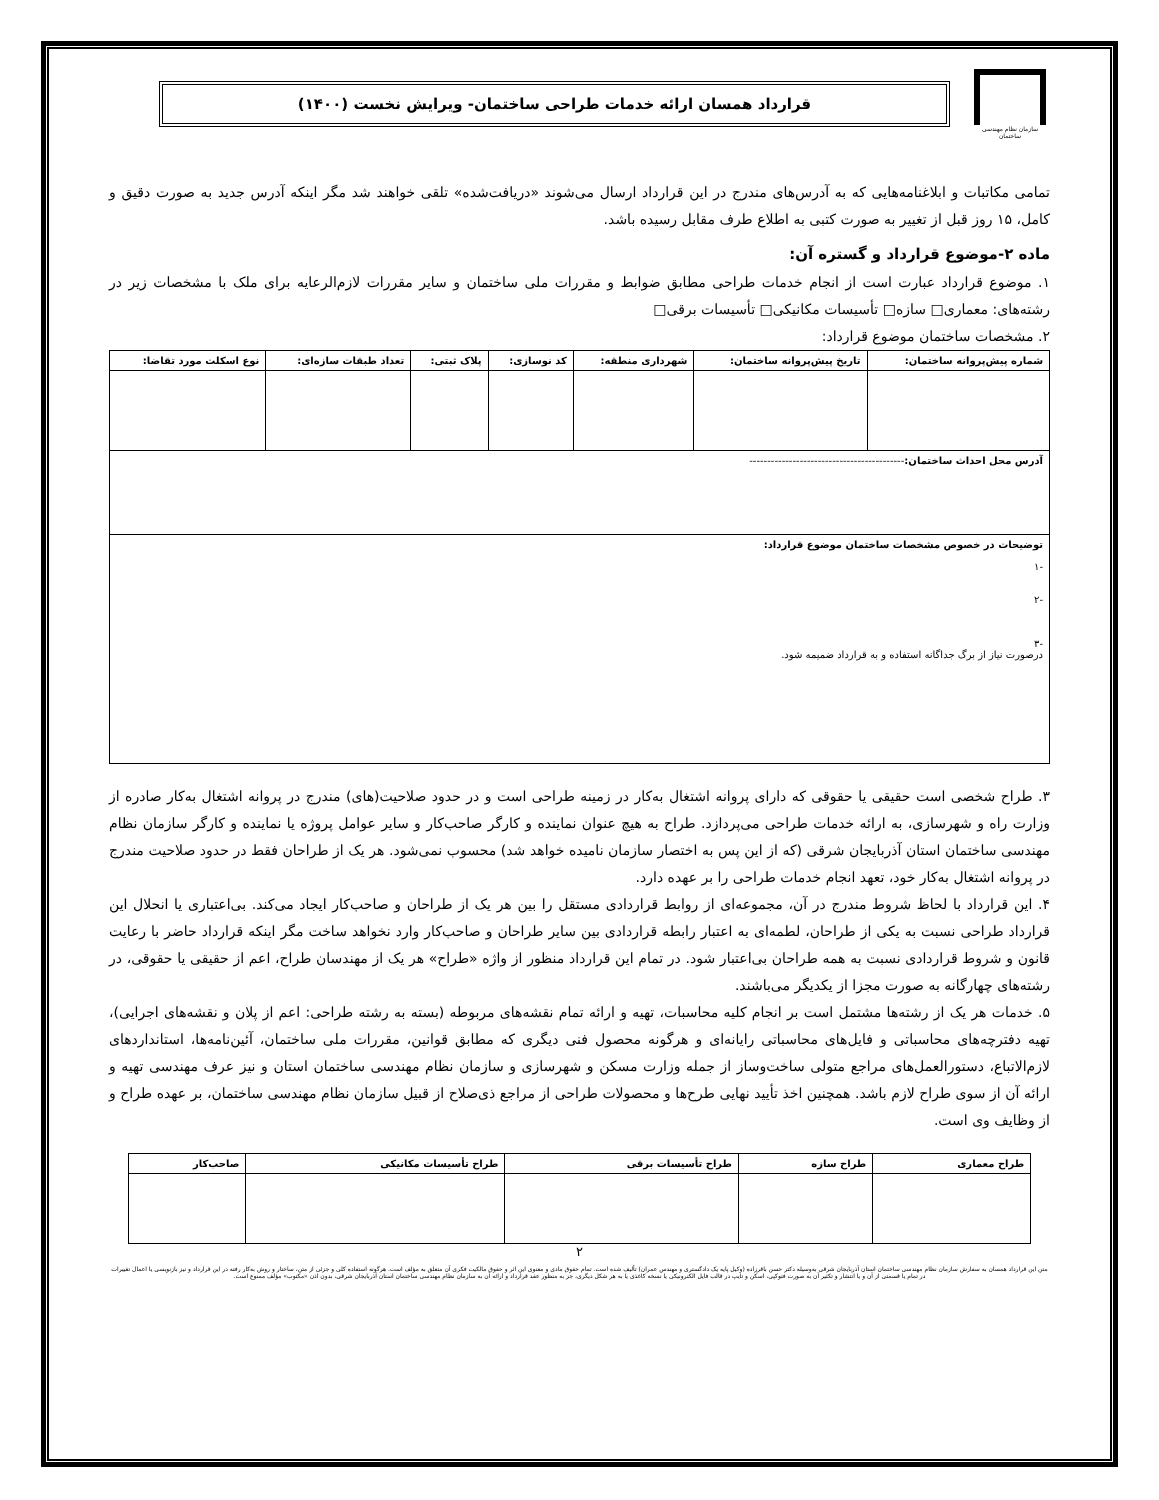سازمان نظام مهندسی ساختمان
قرارداد همسان ارائه خدمات طراحی ساختمان- ویرایش نخست (۱۴۰۰)
تمامی مکاتبات و ابلاغنامه‌هایی که به آدرس‌های مندرج در این قرارداد ارسال می‌شوند «دریافت‌شده» تلقی خواهند شد مگر اینکه آدرس جدید به صورت دقیق و کامل، ۱۵ روز قبل از تغییر به صورت کتبی به اطلاع طرف مقابل رسیده باشد.
ماده ۲-موضوع قرارداد و گستره آن:
۱. موضوع قرارداد عبارت است از انجام خدمات طراحی مطابق ضوابط و مقررات ملی ساختمان و سایر مقررات لازم‌الرعایه برای ملک با مشخصات زیر در رشته‌های: معماری□ سازه□ تأسیسات مکانیکی□ تأسیسات برقی□
۲. مشخصات ساختمان موضوع قرارداد:
| شماره پیش‌پروانه ساختمان: | تاریخ پیش‌پروانه ساختمان: | شهرداری منطقه: | کد نوسازی: | پلاک ثبتی: | تعداد طبقات سازه‌ای: | نوع اسکلت مورد تقاضا: |
| --- | --- | --- | --- | --- | --- | --- |
| آدرس محل احداث ساختمان: ------------------------------------------- | | | | | | |
| توضیحات در خصوص مشخصات ساختمان موضوع قرارداد: -۱ -۲ -۳ درصورت نیاز از برگ جداگانه استفاده و به قرارداد ضمیمه شود. | | | | | | |
۳. طراح شخصی است حقیقی یا حقوقی که دارای پروانه اشتغال به‌کار در زمینه طراحی است و در حدود صلاحیت(های) مندرج در پروانه اشتغال به‌کار صادره از وزارت راه و شهرسازی، به ارائه خدمات طراحی می‌پردازد. طراح به هیچ عنوان نماینده و کارگر صاحب‌کار و سایر عوامل پروژه یا نماینده و کارگر سازمان نظام مهندسی ساختمان استان آذربایجان شرقی (که از این پس به اختصار سازمان نامیده خواهد شد) محسوب نمی‌شود. هر یک از طراحان فقط در حدود صلاحیت مندرج در پروانه اشتغال به‌کار خود، تعهد انجام خدمات طراحی را بر عهده دارد.
۴. این قرارداد با لحاظ شروط مندرج در آن، مجموعه‌ای از روابط قراردادی مستقل را بین هر یک از طراحان و صاحب‌کار ایجاد می‌کند. بی‌اعتباری یا انحلال این قرارداد طراحی نسبت به یکی از طراحان، لطمه‌ای به اعتبار رابطه قراردادی بین سایر طراحان و صاحب‌کار وارد نخواهد ساخت مگر اینکه قرارداد حاضر با رعایت قانون و شروط قراردادی نسبت به همه طراحان بی‌اعتبار شود. در تمام این قرارداد منظور از واژه «طراح» هر یک از مهندسان طراح، اعم از حقیقی یا حقوقی، در رشته‌های چهارگانه به صورت مجزا از یکدیگر می‌باشند.
۵. خدمات هر یک از رشته‌ها مشتمل است بر انجام کلیه محاسبات، تهیه و ارائه تمام نقشه‌های مربوطه (بسته به رشته طراحی: اعم از پلان و نقشه‌های اجرایی)، تهیه دفترچه‌های محاسباتی و فایل‌های محاسباتی رایانه‌ای و هرگونه محصول فنی دیگری که مطابق قوانین، مقررات ملی ساختمان، آئین‌نامه‌ها، استانداردهای لازم‌الاتباع، دستورالعمل‌های مراجع متولی ساخت‌وساز از جمله وزارت مسکن و شهرسازی و سازمان نظام مهندسی ساختمان استان و نیز عرف مهندسی تهیه و ارائه آن از سوی طراح لازم باشد. همچنین اخذ تأیید نهایی طرح‌ها و محصولات طراحی از مراجع ذی‌صلاح از قبیل سازمان نظام مهندسی ساختمان، بر عهده طراح و از وظایف وی است.
| طراح معماری | طراح سازه | طراح تأسیسات برقی | طراح تأسیسات مکانیکی | صاحب‌کار |
| --- | --- | --- | --- | --- |
۲
متن این قرارداد همسان به سفارش سازمان نظام مهندسی ساختمان استان آذربایجان شرقی به‌وسیله دکتر حسن باقرزاده (وکیل پایه یک دادگستری و مهندس عمران) تألیف شده است. تمام حقوق مادی و معنوی این اثر و حقوق مالکیت فکری آن متعلق به مؤلف است. هرگونه استفاده کلی و جزئی از متن، ساختار و روش به‌کار رفته در این قرارداد و نیز بازنویسی یا اعمال تغییرات در تمام یا قسمتی از آن و یا انتشار و تکثیر آن به صورت فتوکپی، اسکن و تایپ در قالب فایل الکترونیکی یا نسخه کاغذی یا به هر شکل دیگری، جز به منظور عقد قرارداد و ارائه آن به سازمان نظام مهندسی ساختمان استان آذربایجان شرقی، بدون اذن «مکتوب» مؤلف ممنوع است.